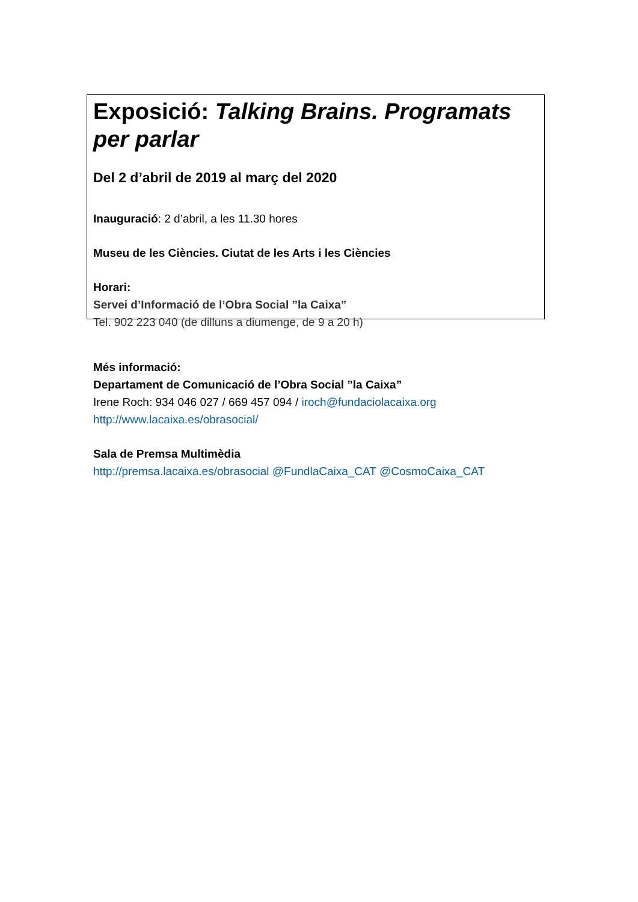Exposició: Talking Brains. Programats per parlar
Del 2 d’abril de 2019 al març del 2020
Inauguració: 2 d’abril, a les 11.30 hores
Museu de les Ciències. Ciutat de les Arts i les Ciències
Horari:
Servei d’Informació de l’Obra Social ”la Caixa”
Tel. 902 223 040 (de dilluns a diumenge, de 9 a 20 h)
Més informació:
Departament de Comunicació de l’Obra Social ”la Caixa”
Irene Roch: 934 046 027 / 669 457 094 / iroch@fundaciolacaixa.org
http://www.lacaixa.es/obrasocial/
Sala de Premsa Multimèdia
http://premsa.lacaixa.es/obrasocial @FundlaCaixa_CAT @CosmoCaixa_CAT